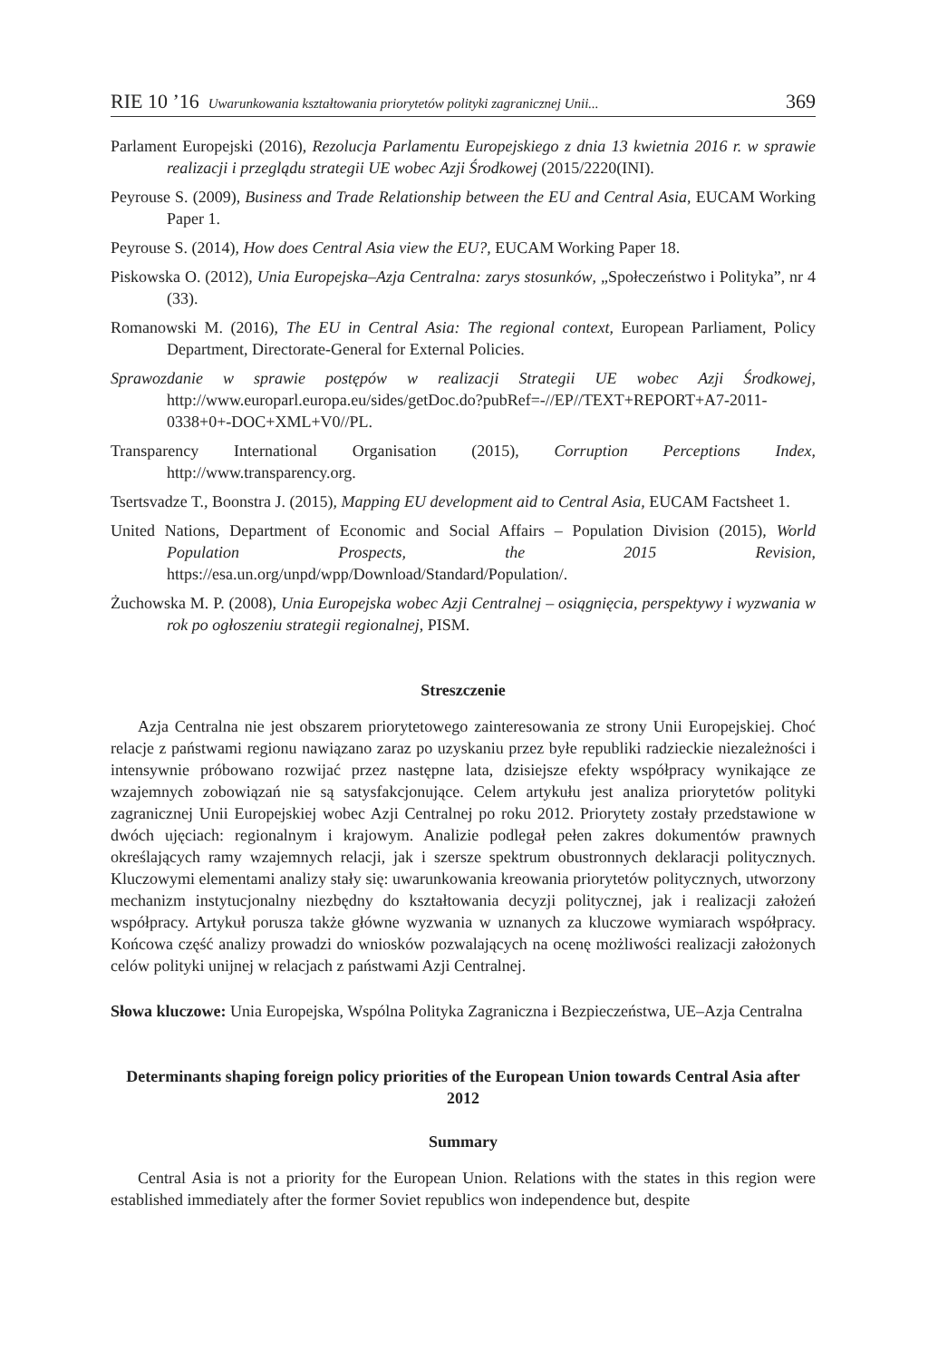RIE 10 ’16 Uwarunkowania kształtowania priorytetów polityki zagranicznej Unii... 369
Parlament Europejski (2016), Rezolucja Parlamentu Europejskiego z dnia 13 kwietnia 2016 r. w sprawie realizacji i przeglądu strategii UE wobec Azji Środkowej (2015/2220(INI).
Peyrouse S. (2009), Business and Trade Relationship between the EU and Central Asia, EUCAM Working Paper 1.
Peyrouse S. (2014), How does Central Asia view the EU?, EUCAM Working Paper 18.
Piskowska O. (2012), Unia Europejska–Azja Centralna: zarys stosunków, „Społeczeństwo i Polityka”, nr 4 (33).
Romanowski M. (2016), The EU in Central Asia: The regional context, European Parliament, Policy Department, Directorate-General for External Policies.
Sprawozdanie w sprawie postępów w realizacji Strategii UE wobec Azji Środkowej, http://www.europarl.europa.eu/sides/getDoc.do?pubRef=-//EP//TEXT+REPORT+A7-2011-0338+0+-DOC+XML+V0//PL.
Transparency International Organisation (2015), Corruption Perceptions Index, http://www.transparency.org.
Tsertsvadze T., Boonstra J. (2015), Mapping EU development aid to Central Asia, EUCAM Factsheet 1.
United Nations, Department of Economic and Social Affairs – Population Division (2015), World Population Prospects, the 2015 Revision, https://esa.un.org/unpd/wpp/Download/Standard/Population/.
Żuchowska M. P. (2008), Unia Europejska wobec Azji Centralnej – osiągnięcia, perspektywy i wyzwania w rok po ogłoszeniu strategii regionalnej, PISM.
Streszczenie
Azja Centralna nie jest obszarem priorytetowego zainteresowania ze strony Unii Europejskiej. Choć relacje z państwami regionu nawiązano zaraz po uzyskaniu przez byłe republiki radzieckie niezależności i intensywnie próbowano rozwijać przez następne lata, dzisiejsze efekty współpracy wynikające ze wzajemnych zobowiązań nie są satysfakcjonujące. Celem artykułu jest analiza priorytetów polityki zagranicznej Unii Europejskiej wobec Azji Centralnej po roku 2012. Priorytety zostały przedstawione w dwóch ujęciach: regionalnym i krajowym. Analizie podlegał pełen zakres dokumentów prawnych określających ramy wzajemnych relacji, jak i szersze spektrum obustronnych deklaracji politycznych. Kluczowymi elementami analizy stały się: uwarunkowania kreowania priorytetów politycznych, utworzony mechanizm instytucjonalny niezbędny do kształtowania decyzji politycznej, jak i realizacji założeń współpracy. Artykuł porusza także główne wyzwania w uznanych za kluczowe wymiarach współpracy. Końcowa część analizy prowadzi do wniosków pozwalających na ocenę możliwości realizacji założonych celów polityki unijnej w relacjach z państwami Azji Centralnej.
Słowa kluczowe: Unia Europejska, Wspólna Polityka Zagraniczna i Bezpieczeństwa, UE–Azja Centralna
Determinants shaping foreign policy priorities of the European Union towards Central Asia after 2012
Summary
Central Asia is not a priority for the European Union. Relations with the states in this region were established immediately after the former Soviet republics won independence but, despite